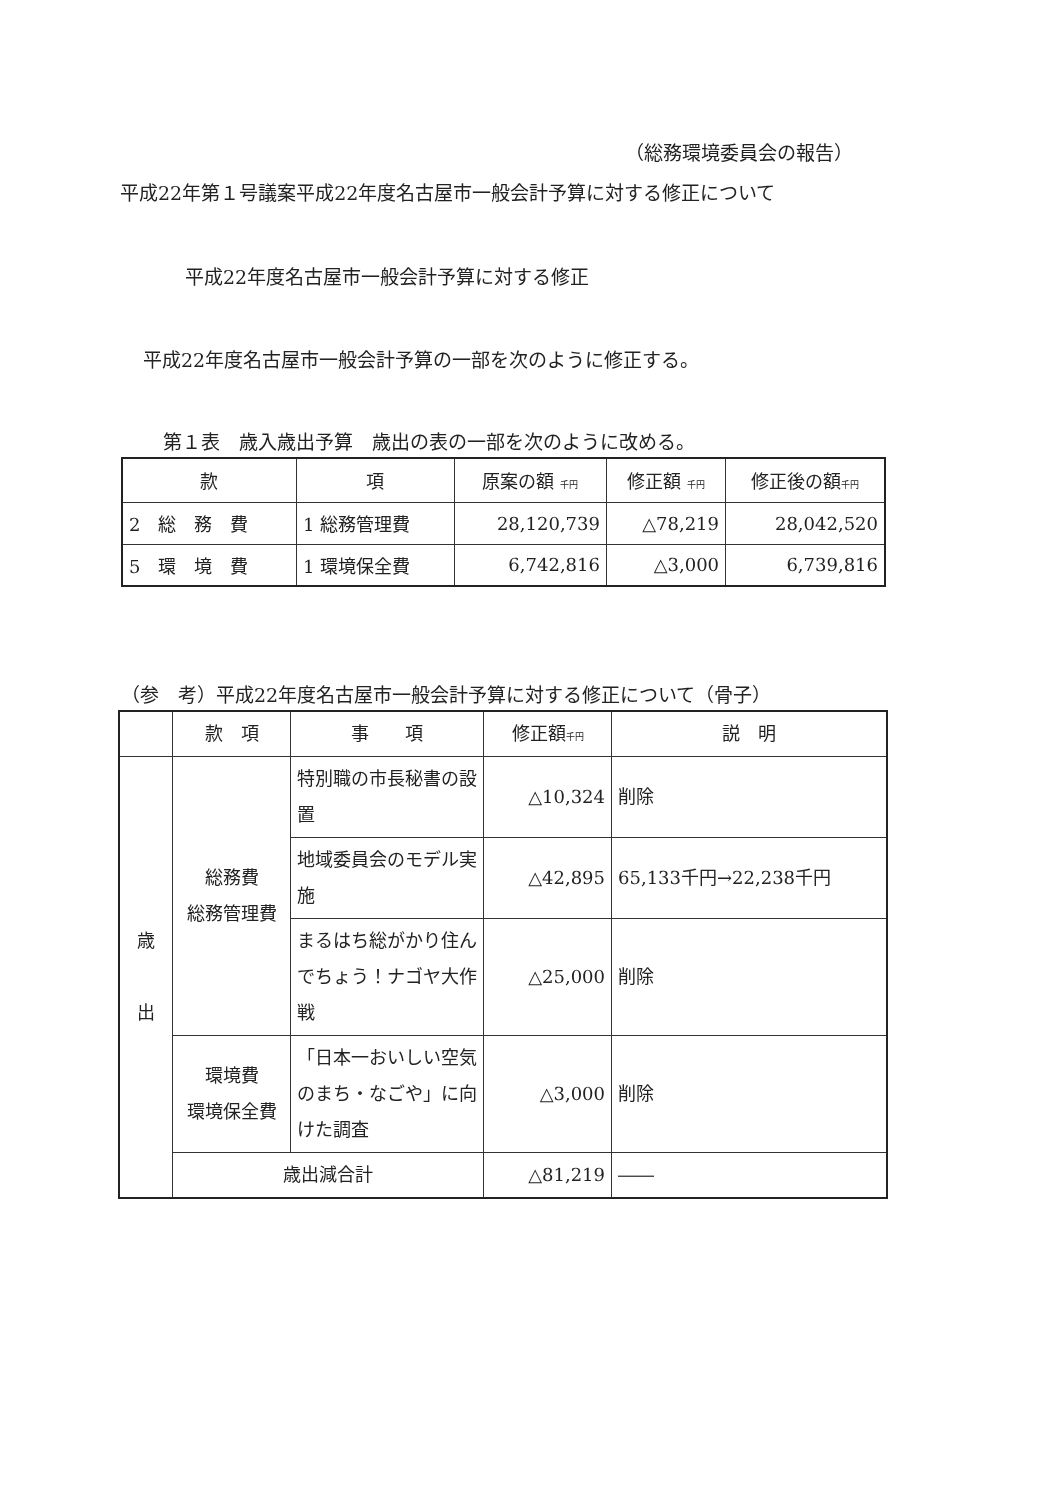（総務環境委員会の報告）
平成22年第１号議案平成22年度名古屋市一般会計予算に対する修正について
平成22年度名古屋市一般会計予算に対する修正
平成22年度名古屋市一般会計予算の一部を次のように修正する。
第１表　歳入歳出予算　歳出の表の一部を次のように改める。
| 款 | 項 | 原案の額 千円 | 修正額 千円 | 修正後の額 千円 |
| --- | --- | --- | --- | --- |
| 2 総 務 費 | 1 総務管理費 | 28,120,739 | △78,219 | 28,042,520 |
| 5 環 境 費 | 1 環境保全費 | 6,742,816 | △3,000 | 6,739,816 |
（参　考）平成22年度名古屋市一般会計予算に対する修正について（骨子）
| | 款 項 | 事 項 | 修正額 千円 | 説 明 |
| --- | --- | --- | --- | --- |
| 歳 出 | 総務費 総務管理費 | 特別職の市長秘書の設置 | △10,324 | 削除 |
| | | 地域委員会のモデル実施 | △42,895 | 65,133千円→22,238千円 |
| | | まるはち総がかり住んでちょう！ナゴヤ大作戦 | △25,000 | 削除 |
| | 環境費 環境保全費 | 「日本一おいしい空気のまち・なごや」に向けた調査 | △3,000 | 削除 |
| | 歳出減合計 | | △81,219 | ―― |